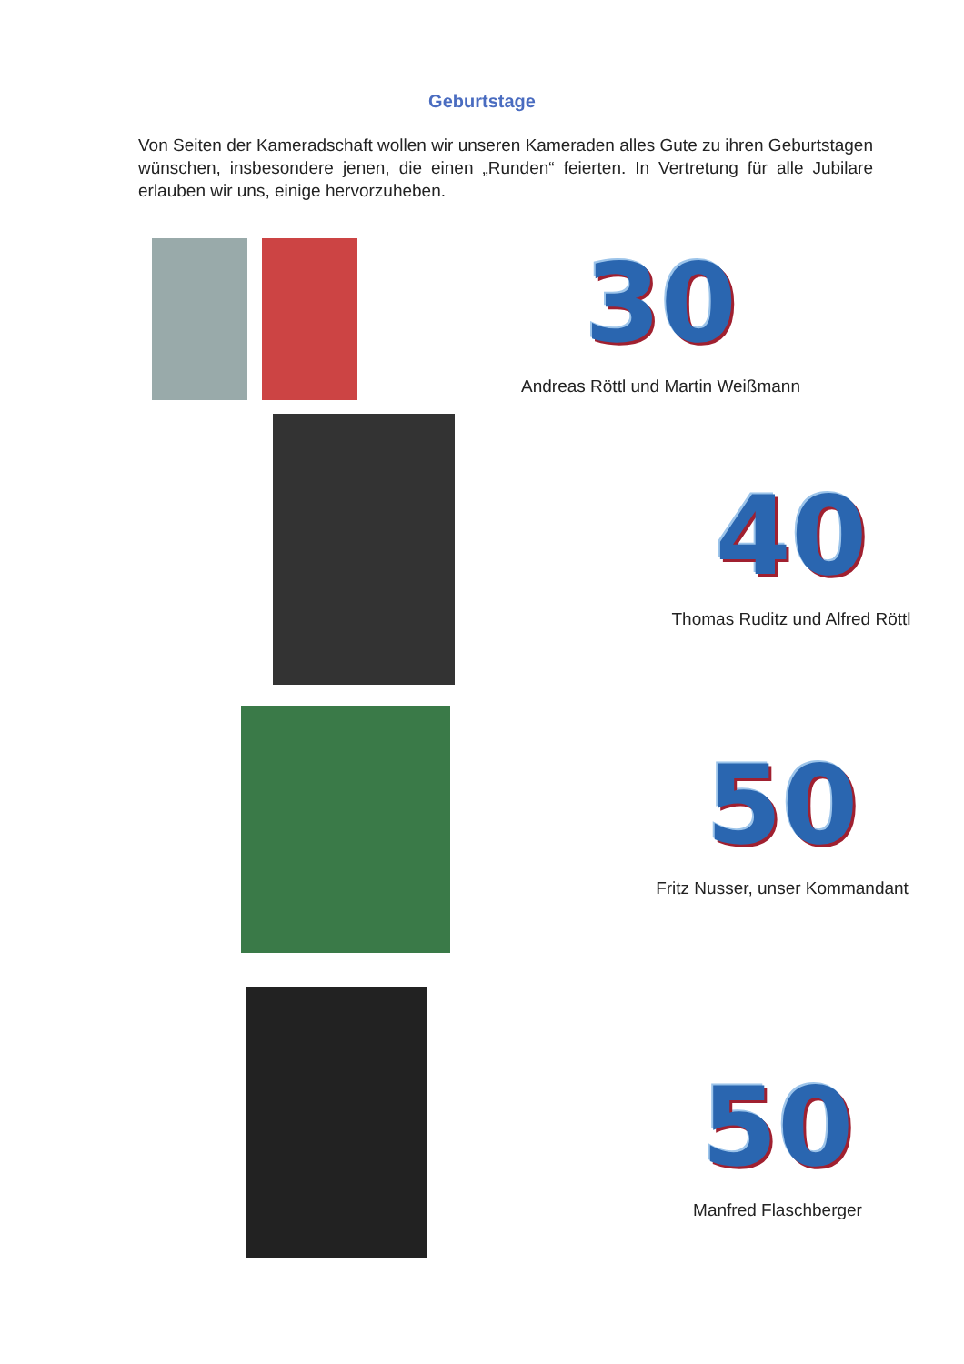Geburtstage
Von Seiten der Kameradschaft wollen wir unseren Kameraden alles Gute zu ihren Geburtstagen wünschen, insbesondere jenen, die einen „Runden“ feierten. In Vertretung für alle Jubilare erlauben wir uns, einige hervorzuheben.
30
Andreas Röttl und Martin Weißmann
40
Thomas Ruditz und Alfred Röttl
50
Fritz Nusser, unser Kommandant
50
Manfred Flaschberger